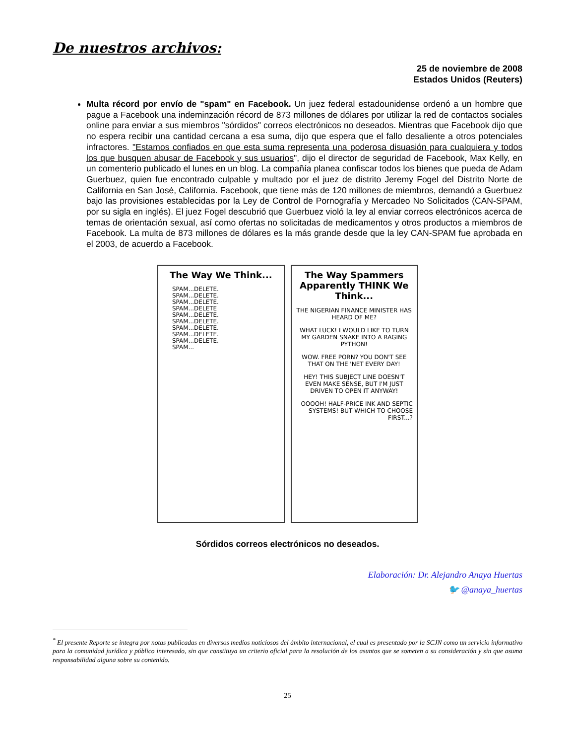De nuestros archivos:
25 de noviembre de 2008
Estados Unidos (Reuters)
Multa récord por envío de "spam" en Facebook. Un juez federal estadounidense ordenó a un hombre que pague a Facebook una indeminzación récord de 873 millones de dólares por utilizar la red de contactos sociales online para enviar a sus miembros "sórdidos" correos electrónicos no deseados. Mientras que Facebook dijo que no espera recibir una cantidad cercana a esa suma, dijo que espera que el fallo desaliente a otros potenciales infractores. "Estamos confiados en que esta suma representa una poderosa disuasión para cualquiera y todos los que busquen abusar de Facebook y sus usuarios", dijo el director de seguridad de Facebook, Max Kelly, en un comenterio publicado el lunes en un blog. La compañía planea confiscar todos los bienes que pueda de Adam Guerbuez, quien fue encontrado culpable y multado por el juez de distrito Jeremy Fogel del Distrito Norte de California en San José, California. Facebook, que tiene más de 120 millones de miembros, demandó a Guerbuez bajo las provisiones establecidas por la Ley de Control de Pornografía y Mercadeo No Solicitados (CAN-SPAM, por su sigla en inglés). El juez Fogel descubrió que Guerbuez violó la ley al enviar correos electrónicos acerca de temas de orientación sexual, así como ofertas no solicitadas de medicamentos y otros productos a miembros de Facebook. La multa de 873 millones de dólares es la más grande desde que la ley CAN-SPAM fue aprobada en el 2003, de acuerdo a Facebook.
The Way We Think...
SPAM...DELETE.
SPAM...DELETE.
SPAM...DELETE.
SPAM...DELETE
SPAM...DELETE.
SPAM...DELETE.
SPAM...DELETE.
SPAM...DELETE.
SPAM...DELETE.
SPAM...
The Way Spammers Apparently THINK We Think...
THE NIGERIAN FINANCE MINISTER HAS HEARD OF ME?
WHAT LUCK! I WOULD LIKE TO TURN MY GARDEN SNAKE INTO A RAGING PYTHON!
WOW. FREE PORN? YOU DON'T SEE THAT ON THE 'NET EVERY DAY!
HEY! THIS SUBJECT LINE DOESN'T EVEN MAKE SENSE, BUT I'M JUST DRIVEN TO OPEN IT ANYWAY!
OOOOH! HALF-PRICE INK AND SEPTIC SYSTEMS! BUT WHICH TO CHOOSE FIRST...?
Sórdidos correos electrónicos no deseados.
Elaboración: Dr. Alejandro Anaya Huertas
🐦 @anaya_huertas
<sup>*</sup> El presente Reporte se integra por notas publicadas en diversos medios noticiosos del ámbito internacional, el cual es presentado por la SCJN como un servicio informativo para la comunidad jurídica y público interesado, sin que constituya un criterio oficial para la resolución de los asuntos que se someten a su consideración y sin que asuma responsabilidad alguna sobre su contenido.
25